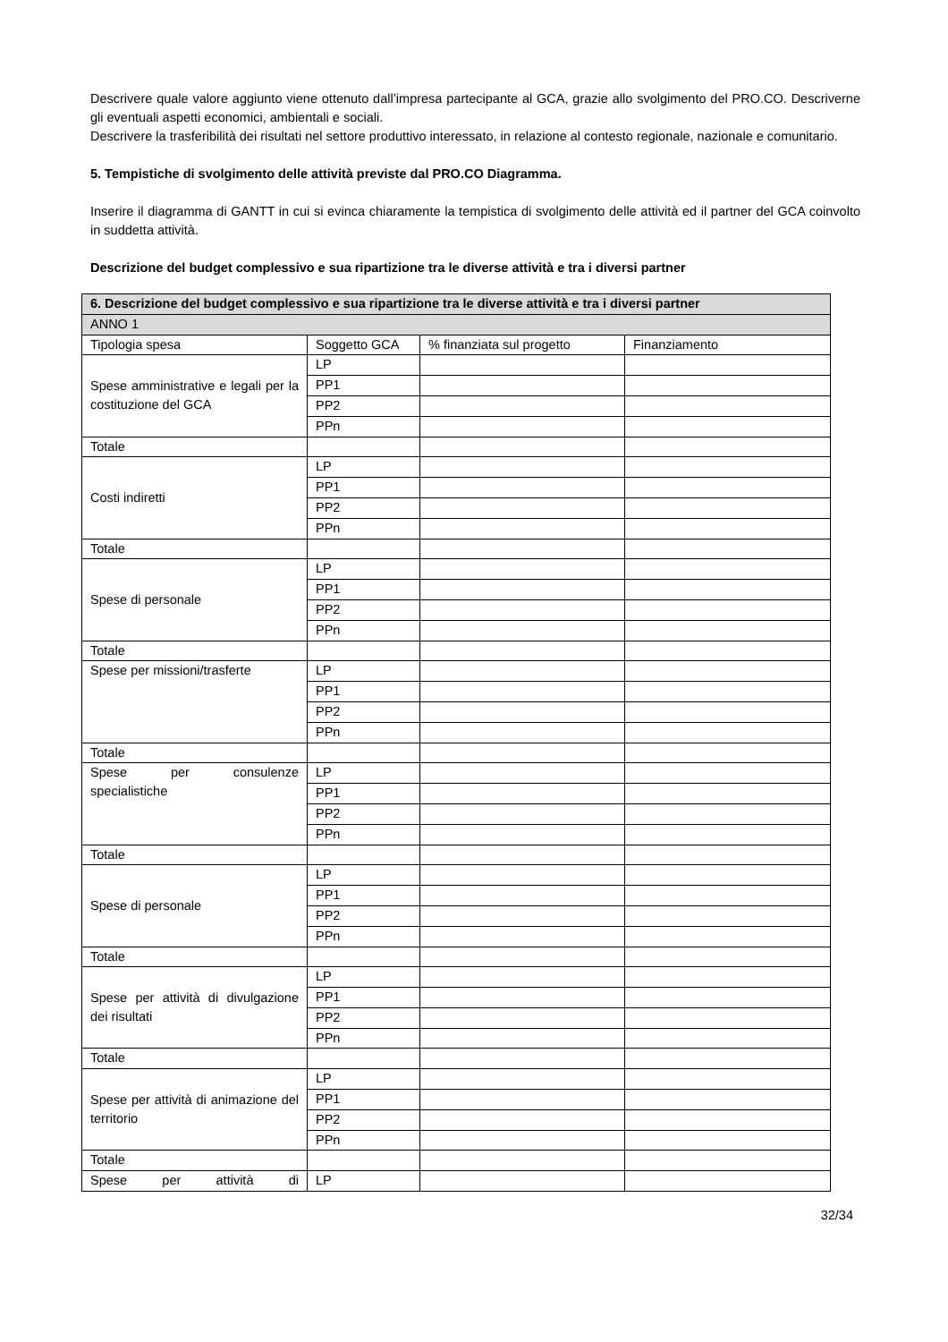Descrivere quale valore aggiunto viene ottenuto dall’impresa partecipante al GCA, grazie allo svolgimento del PRO.CO. Descriverne gli eventuali aspetti economici, ambientali e sociali.
Descrivere la trasferibilità dei risultati nel settore produttivo interessato, in relazione al contesto regionale, nazionale e comunitario.
5. Tempistiche di svolgimento delle attività previste dal PRO.CO Diagramma.
Inserire il diagramma di GANTT in cui si evinca chiaramente la tempistica di svolgimento delle attività ed il partner del GCA coinvolto in suddetta attività.
Descrizione del budget complessivo e sua ripartizione tra le diverse attività e tra i diversi partner
| 6. Descrizione del budget complessivo e sua ripartizione tra le diverse attività e tra i diversi partner | | | |
| --- | --- | --- | --- |
| ANNO 1 | | | |
| Tipologia spesa | Soggetto GCA | % finanziata sul progetto | Finanziamento |
| Spese amministrative e legali per la costituzione del GCA | LP | | |
| | PP1 | | |
| | PP2 | | |
| | PPn | | |
| Totale | | | |
| Costi indiretti | LP | | |
| | PP1 | | |
| | PP2 | | |
| | PPn | | |
| Totale | | | |
| Spese di personale | LP | | |
| | PP1 | | |
| | PP2 | | |
| | PPn | | |
| Totale | | | |
| Spese per missioni/trasferte | LP | | |
| | PP1 | | |
| | PP2 | | |
| | PPn | | |
| Totale | | | |
| Spese per consulenze specialistiche | LP | | |
| | PP1 | | |
| | PP2 | | |
| | PPn | | |
| Totale | | | |
| Spese di personale | LP | | |
| | PP1 | | |
| | PP2 | | |
| | PPn | | |
| Totale | | | |
| Spese per attività di divulgazione dei risultati | LP | | |
| | PP1 | | |
| | PP2 | | |
| | PPn | | |
| Totale | | | |
| Spese per attività di animazione del territorio | LP | | |
| | PP1 | | |
| | PP2 | | |
| | PPn | | |
| Totale | | | |
| Spese per attività di | LP | | |
32/34